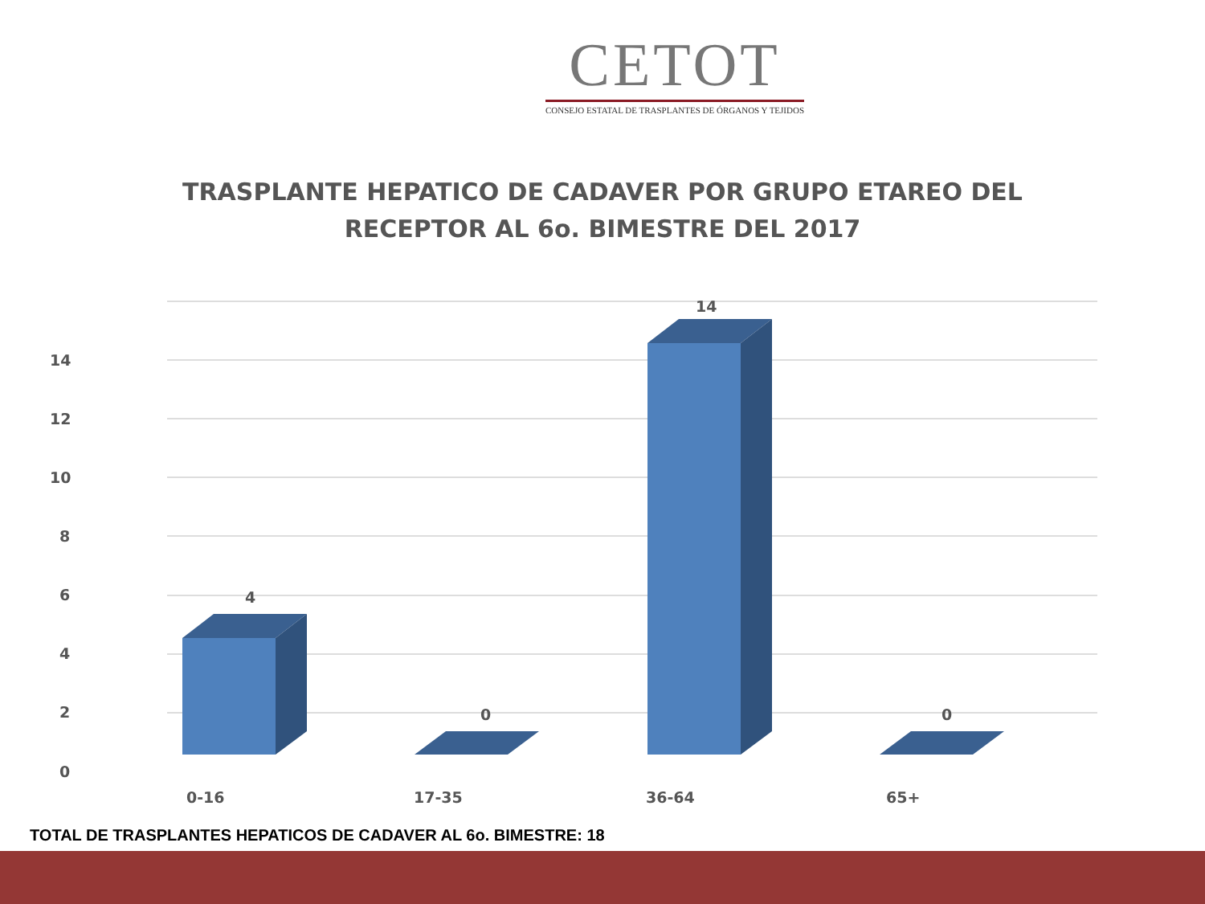CETOT
CONSEJO ESTATAL DE TRASPLANTES DE ÓRGANOS Y TEJIDOS
TRASPLANTE HEPATICO DE CADAVER POR GRUPO ETAREO DEL
RECEPTOR AL 6o. BIMESTRE DEL 2017
14
12
10
8
6
4
2
0
4
0
14
0
0-16
17-35
36-64
65+
TOTAL DE TRASPLANTES HEPATICOS DE CADAVER AL 6o. BIMESTRE: 18